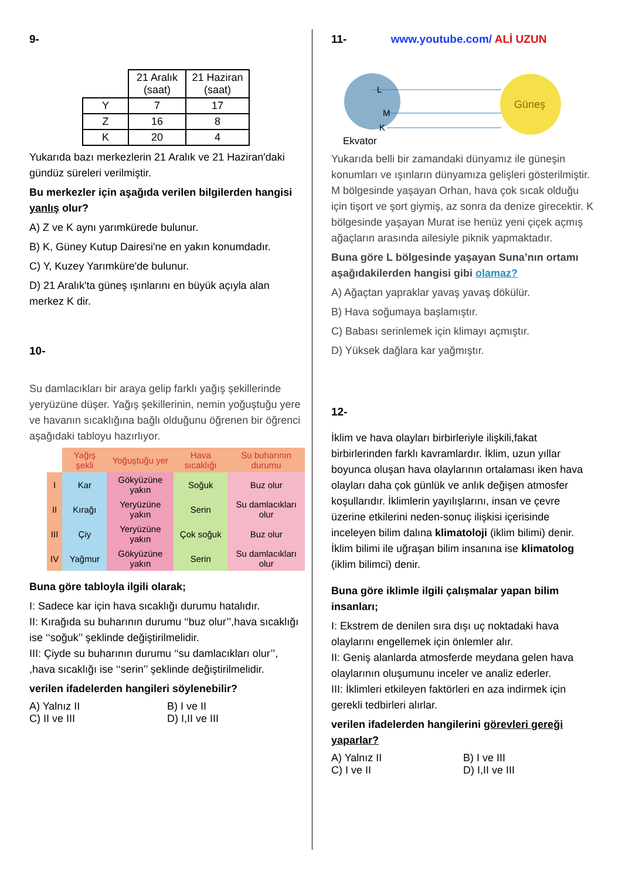9-
| | 21 Aralık (saat) | 21 Haziran (saat) |
| Y | 7 | 17 |
| Z | 16 | 8 |
| K | 20 | 4 |
Yukarıda bazı merkezlerin 21 Aralık ve 21 Haziran'daki gündüz süreleri verilmiştir.
Bu merkezler için aşağıda verilen bilgilerden hangisi yanlış olur?
A) Z ve K aynı yarımkürede bulunur.
B) K, Güney Kutup Dairesi'ne en yakın konumdadır.
C) Y, Kuzey Yarımküre'de bulunur.
D) 21 Aralık'ta güneş ışınlarını en büyük açıyla alan merkez K dir.
10-
Su damlacıkları bir araya gelip farklı yağış şekillerinde yeryüzüne düşer. Yağış şekillerinin, nemin yoğuştuğu yere ve havanın sıcaklığına bağlı olduğunu öğrenen bir öğrenci aşağıdaki tabloyu hazırlıyor.
| | Yağış şekli | Yoğuştuğu yer | Hava sıcaklığı | Su buharının durumu |
| I | Kar | Gökyüzüne yakın | Soğuk | Buz olur |
| II | Kırağı | Yeryüzüne yakın | Serin | Su damlacıkları olur |
| III | Çiy | Yeryüzüne yakın | Çok soğuk | Buz olur |
| IV | Yağmur | Gökyüzüne yakın | Serin | Su damlacıkları olur |
Buna göre tabloyla ilgili olarak;
I: Sadece kar için hava sıcaklığı durumu hatalıdır.
II: Kırağıda su buharının durumu ‘‘buz olur’’,hava sıcaklığı ise ‘‘soğuk’’ şeklinde değiştirilmelidir.
III: Çiyde su buharının durumu ‘‘su damlacıkları olur’’, ,hava sıcaklığı ise ‘‘serin’’ şeklinde değiştirilmelidir.
verilen ifadelerden hangileri söylenebilir?
A) Yalnız II B) I ve II
C) II ve III D) I,II ve III
11- www.youtube.com/ ALİ UZUN
Güneş
L
M
K
Ekvator
Yukarıda belli bir zamandaki dünyamız ile güneşin konumları ve ışınların dünyamıza gelişleri gösterilmiştir. M bölgesinde yaşayan Orhan, hava çok sıcak olduğu için tişort ve şort giymiş, az sonra da denize girecektir. K bölgesinde yaşayan Murat ise henüz yeni çiçek açmış ağaçların arasında ailesiyle piknik yapmaktadır.
Buna göre L bölgesinde yaşayan Suna’nın ortamı aşağıdakilerden hangisi gibi olamaz?
A) Ağaçtan yapraklar yavaş yavaş dökülür.
B) Hava soğumaya başlamıştır.
C) Babası serinlemek için klimayı açmıştır.
D) Yüksek dağlara kar yağmıştır.
12-
İklim ve hava olayları birbirleriyle ilişkili,fakat birbirlerinden farklı kavramlardır. İklim, uzun yıllar boyunca oluşan hava olaylarının ortalaması iken hava olayları daha çok günlük ve anlık değişen atmosfer koşullarıdır. İklimlerin yayılışlarını, insan ve çevre üzerine etkilerini neden-sonuç ilişkisi içerisinde inceleyen bilim dalına klimatoloji (iklim bilimi) denir. İklim bilimi ile uğraşan bilim insanına ise klimatolog (iklim bilimci) denir.
Buna göre iklimle ilgili çalışmalar yapan bilim insanları;
I: Ekstrem de denilen sıra dışı uç noktadaki hava olaylarını engellemek için önlemler alır.
II: Geniş alanlarda atmosferde meydana gelen hava olaylarının oluşumunu inceler ve analiz ederler.
III: İklimleri etkileyen faktörleri en aza indirmek için gerekli tedbirleri alırlar.
verilen ifadelerden hangilerini görevleri gereği yaparlar?
A) Yalnız II B) I ve III
C) I ve II D) I,II ve III